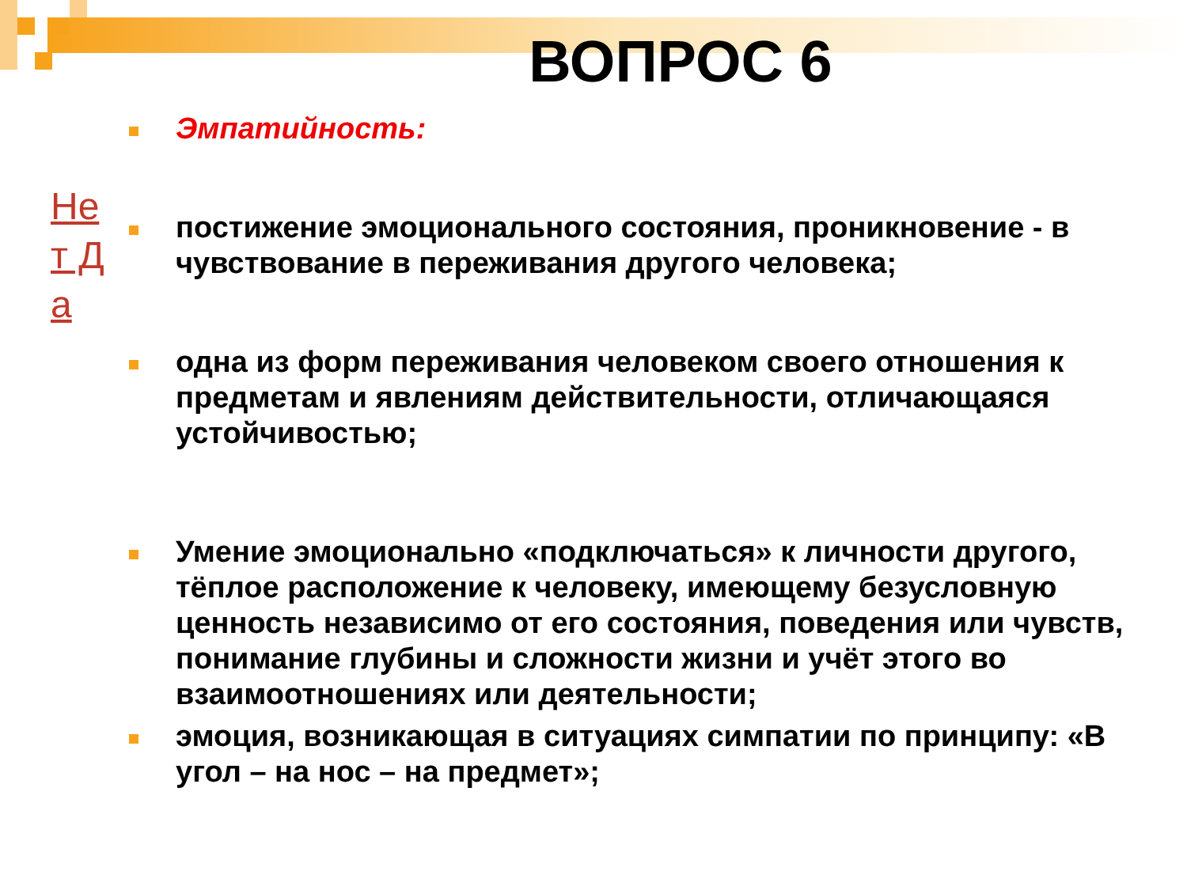ВОПРОС 6
Не т Д а
Эмпатийность:
постижение эмоционального состояния, проникновение - в чувствование в переживания другого человека;
одна из форм переживания человеком своего отношения к предметам и явлениям действительности, отличающаяся устойчивостью;
Умение эмоционально «подключаться» к личности другого, тёплое расположение к человеку, имеющему безусловную ценность независимо от его состояния, поведения или чувств, понимание глубины и сложности жизни и учёт этого во взаимоотношениях или деятельности;
эмоция, возникающая в ситуациях симпатии по принципу: «В угол – на нос – на предмет»;